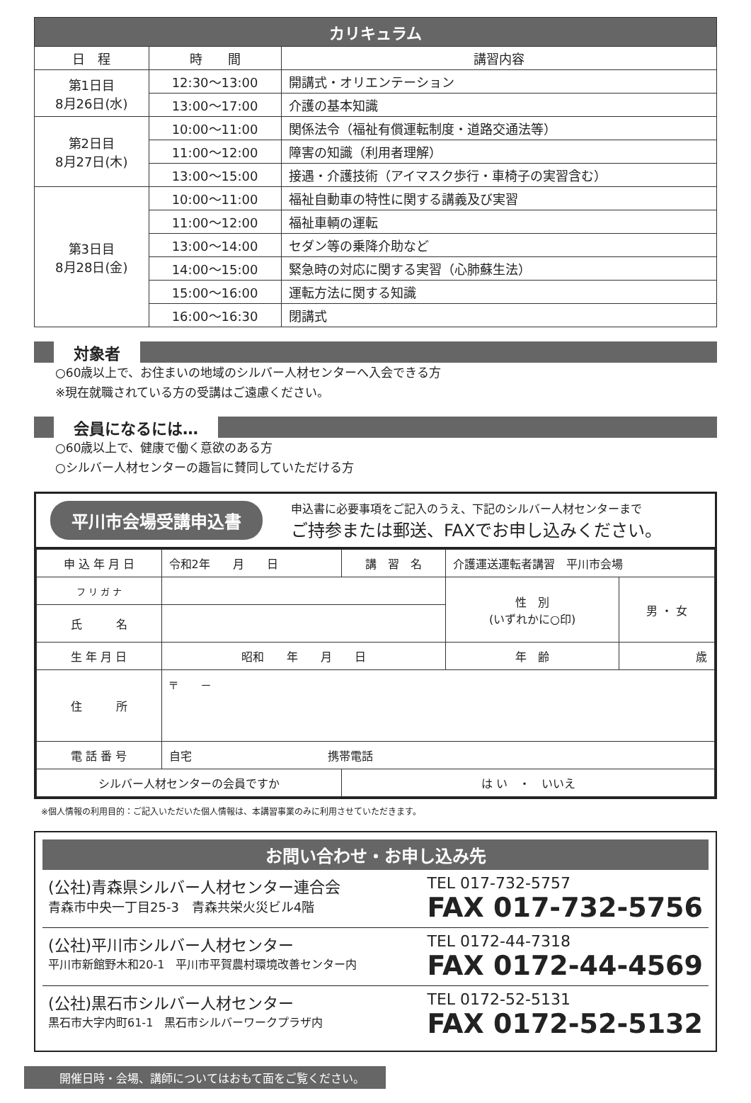| カリキュラム | | |
| 日 程 | 時 間 | 講習内容 |
| 第1日目 8月26日(水) | 12:30〜13:00 | 開講式・オリエンテーション |
| | 13:00〜17:00 | 介護の基本知識 |
| 第2日目 8月27日(木) | 10:00〜11:00 | 関係法令（福祉有償運転制度・道路交通法等） |
| | 11:00〜12:00 | 障害の知識（利用者理解） |
| | 13:00〜15:00 | 接遇・介護技術（アイマスク歩行・車椅子の実習含む） |
| 第3日目 8月28日(金) | 10:00〜11:00 | 福祉自動車の特性に関する講義及び実習 |
| | 11:00〜12:00 | 福祉車輌の運転 |
| | 13:00〜14:00 | セダン等の乗降介助など |
| | 14:00〜15:00 | 緊急時の対応に関する実習（心肺蘇生法） |
| | 15:00〜16:00 | 運転方法に関する知識 |
| | 16:00〜16:30 | 閉講式 |
対象者
○60歳以上で、お住まいの地域のシルバー人材センターへ入会できる方
※現在就職されている方の受講はご遠慮ください。
会員になるには…
○60歳以上で、健康で働く意欲のある方
○シルバー人材センターの趣旨に賛同していただける方
平川市会場受講申込書
申込書に必要事項をご記入のうえ、下記のシルバー人材センターまで
ご持参または郵送、FAXでお申し込みください。
| 申 込 年 月 日 | 令和2年 月 日 | 講 習 名 | 介護運送運転者講習 平川市会場 | |
| フ リ ガ ナ | | | 性 別 (いずれかに○印) | 男 ・ 女 |
| 氏 名 | | | | |
| 生 年 月 日 | 昭和 年 月 日 | | 年 齢 | 歳 |
| 住 所 | 〒 － | | | |
| 電 話 番 号 | 自宅 携帯電話 | | | |
| シルバー人材センターの会員ですか | | は い ・ いいえ | | |
※個人情報の利用目的：ご記入いただいた個人情報は、本講習事業のみに利用させていただきます。
お問い合わせ・お申し込み先
(公社)青森県シルバー人材センター連合会
青森市中央一丁目25-3　青森共栄火災ビル4階
TEL 017-732-5757
FAX 017-732-5756
(公社)平川市シルバー人材センター
平川市新館野木和20-1　平川市平賀農村環境改善センター内
TEL 0172-44-7318
FAX 0172-44-4569
(公社)黒石市シルバー人材センター
黒石市大字内町61-1　黒石市シルバーワークプラザ内
TEL 0172-52-5131
FAX 0172-52-5132
開催日時・会場、講師についてはおもて面をご覧ください。